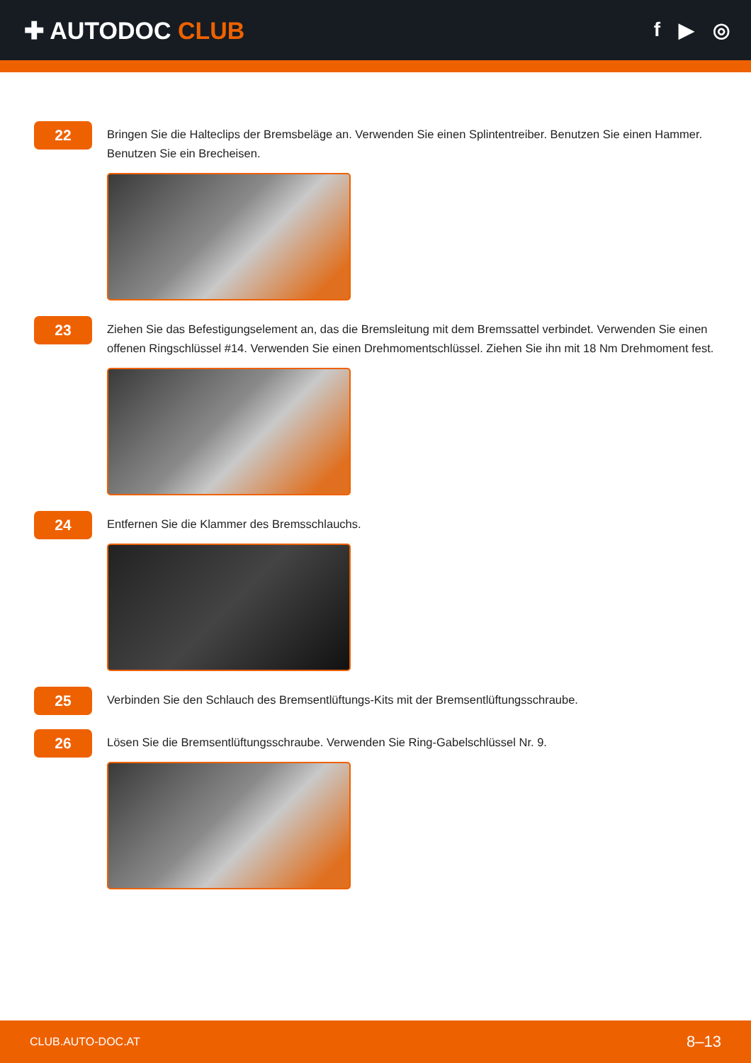✚ AUTODOC CLUB
f ▶ ◎
22
Bringen Sie die Halteclips der Bremsbeläge an. Verwenden Sie einen Splintentreiber. Benutzen Sie einen Hammer. Benutzen Sie ein Brecheisen.
23
Ziehen Sie das Befestigungselement an, das die Bremsleitung mit dem Bremssattel verbindet. Verwenden Sie einen offenen Ringschlüssel #14. Verwenden Sie einen Drehmomentschlüssel. Ziehen Sie ihn mit 18 Nm Drehmoment fest.
24
Entfernen Sie die Klammer des Bremsschlauchs.
25
Verbinden Sie den Schlauch des Bremsentlüftungs-Kits mit der Bremsentlüftungsschraube.
26
Lösen Sie die Bremsentlüftungsschraube. Verwenden Sie Ring-Gabelschlüssel Nr. 9.
CLUB.AUTO-DOC.AT 8–13